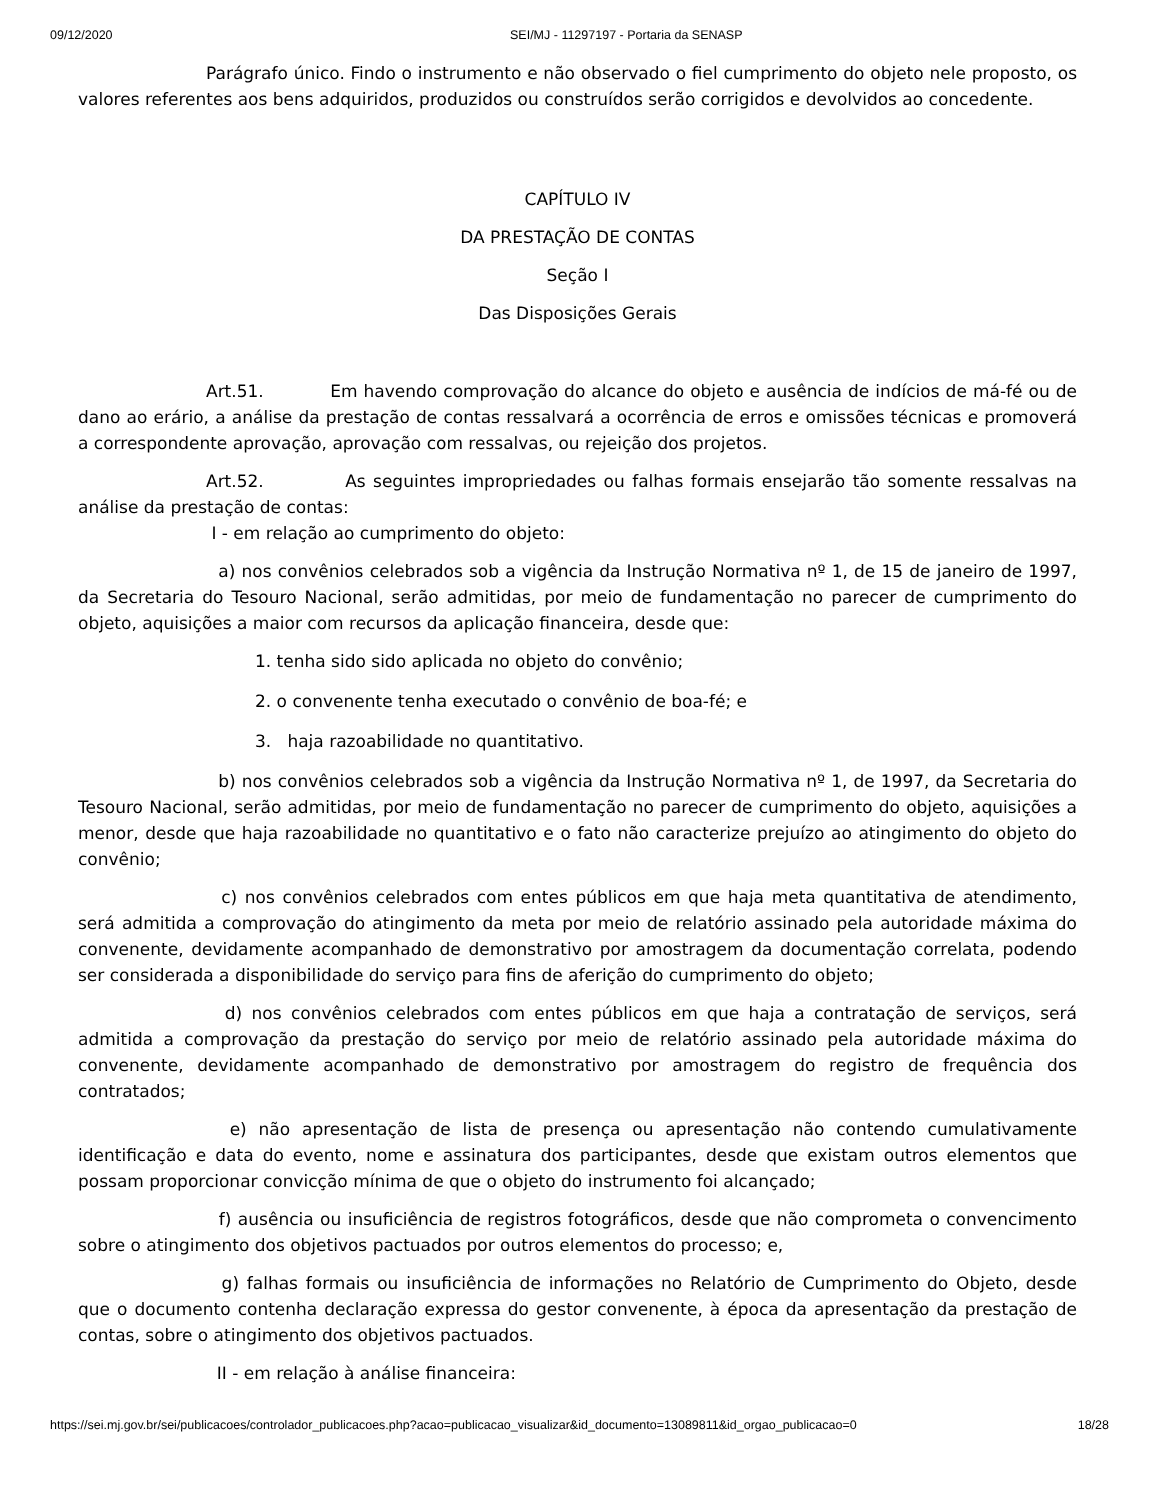09/12/2020 SEI/MJ - 11297197 - Portaria da SENASP
Parágrafo único. Findo o instrumento e não observado o fiel cumprimento do objeto nele proposto, os valores referentes aos bens adquiridos, produzidos ou construídos serão corrigidos e devolvidos ao concedente.
CAPÍTULO IV
DA PRESTAÇÃO DE CONTAS
Seção I
Das Disposições Gerais
Art.51. Em havendo comprovação do alcance do objeto e ausência de indícios de má-fé ou de dano ao erário, a análise da prestação de contas ressalvará a ocorrência de erros e omissões técnicas e promoverá a correspondente aprovação, aprovação com ressalvas, ou rejeição dos projetos.
Art.52. As seguintes impropriedades ou falhas formais ensejarão tão somente ressalvas na análise da prestação de contas:
I - em relação ao cumprimento do objeto:
a) nos convênios celebrados sob a vigência da Instrução Normativa nº 1, de 15 de janeiro de 1997, da Secretaria do Tesouro Nacional, serão admitidas, por meio de fundamentação no parecer de cumprimento do objeto, aquisições a maior com recursos da aplicação financeira, desde que:
1. tenha sido sido aplicada no objeto do convênio;
2. o convenente tenha executado o convênio de boa-fé; e
3. haja razoabilidade no quantitativo.
b) nos convênios celebrados sob a vigência da Instrução Normativa nº 1, de 1997, da Secretaria do Tesouro Nacional, serão admitidas, por meio de fundamentação no parecer de cumprimento do objeto, aquisições a menor, desde que haja razoabilidade no quantitativo e o fato não caracterize prejuízo ao atingimento do objeto do convênio;
c) nos convênios celebrados com entes públicos em que haja meta quantitativa de atendimento, será admitida a comprovação do atingimento da meta por meio de relatório assinado pela autoridade máxima do convenente, devidamente acompanhado de demonstrativo por amostragem da documentação correlata, podendo ser considerada a disponibilidade do serviço para fins de aferição do cumprimento do objeto;
d) nos convênios celebrados com entes públicos em que haja a contratação de serviços, será admitida a comprovação da prestação do serviço por meio de relatório assinado pela autoridade máxima do convenente, devidamente acompanhado de demonstrativo por amostragem do registro de frequência dos contratados;
e) não apresentação de lista de presença ou apresentação não contendo cumulativamente identificação e data do evento, nome e assinatura dos participantes, desde que existam outros elementos que possam proporcionar convicção mínima de que o objeto do instrumento foi alcançado;
f) ausência ou insuficiência de registros fotográficos, desde que não comprometa o convencimento sobre o atingimento dos objetivos pactuados por outros elementos do processo; e,
g) falhas formais ou insuficiência de informações no Relatório de Cumprimento do Objeto, desde que o documento contenha declaração expressa do gestor convenente, à época da apresentação da prestação de contas, sobre o atingimento dos objetivos pactuados.
II - em relação à análise financeira:
https://sei.mj.gov.br/sei/publicacoes/controlador_publicacoes.php?acao=publicacao_visualizar&id_documento=13089811&id_orgao_publicacao=0 18/28